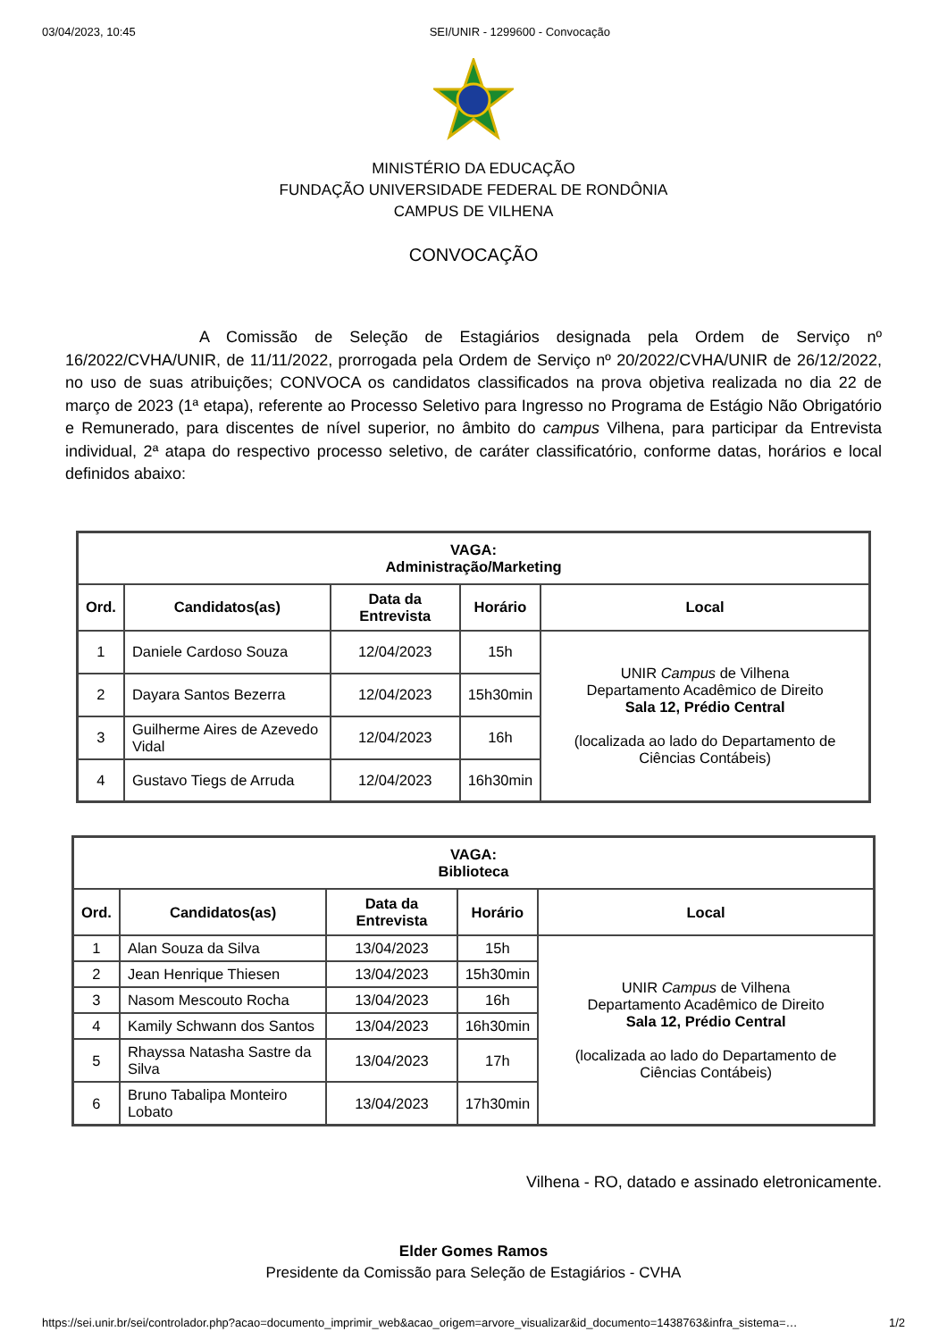03/04/2023, 10:45 SEI/UNIR - 1299600 - Convocação
MINISTÉRIO DA EDUCAÇÃO
FUNDAÇÃO UNIVERSIDADE FEDERAL DE RONDÔNIA
CAMPUS DE VILHENA
CONVOCAÇÃO
A Comissão de Seleção de Estagiários designada pela Ordem de Serviço nº 16/2022/CVHA/UNIR, de 11/11/2022, prorrogada pela Ordem de Serviço nº 20/2022/CVHA/UNIR de 26/12/2022, no uso de suas atribuições; CONVOCA os candidatos classificados na prova objetiva realizada no dia 22 de março de 2023 (1ª etapa), referente ao Processo Seletivo para Ingresso no Programa de Estágio Não Obrigatório e Remunerado, para discentes de nível superior, no âmbito do campus Vilhena, para participar da Entrevista individual, 2ª atapa do respectivo processo seletivo, de caráter classificatório, conforme datas, horários e local definidos abaixo:
| VAGA: Administração/Marketing | | | | |
| --- | --- | --- | --- | --- |
| Ord. | Candidatos(as) | Data da Entrevista | Horário | Local |
| 1 | Daniele Cardoso Souza | 12/04/2023 | 15h | UNIR Campus de Vilhena Departamento Acadêmico de Direito Sala 12, Prédio Central (localizada ao lado do Departamento de Ciências Contábeis) |
| 2 | Dayara Santos Bezerra | 12/04/2023 | 15h30min | |
| 3 | Guilherme Aires de Azevedo Vidal | 12/04/2023 | 16h | |
| 4 | Gustavo Tiegs de Arruda | 12/04/2023 | 16h30min | |
| VAGA: Biblioteca | | | | |
| --- | --- | --- | --- | --- |
| Ord. | Candidatos(as) | Data da Entrevista | Horário | Local |
| 1 | Alan Souza da Silva | 13/04/2023 | 15h | UNIR Campus de Vilhena Departamento Acadêmico de Direito Sala 12, Prédio Central (localizada ao lado do Departamento de Ciências Contábeis) |
| 2 | Jean Henrique Thiesen | 13/04/2023 | 15h30min | |
| 3 | Nasom Mescouto Rocha | 13/04/2023 | 16h | |
| 4 | Kamily Schwann dos Santos | 13/04/2023 | 16h30min | |
| 5 | Rhayssa Natasha Sastre da Silva | 13/04/2023 | 17h | |
| 6 | Bruno Tabalipa Monteiro Lobato | 13/04/2023 | 17h30min | |
Vilhena - RO, datado e assinado eletronicamente.
Elder Gomes Ramos
Presidente da Comissão para Seleção de Estagiários - CVHA
https://sei.unir.br/sei/controlador.php?acao=documento_imprimir_web&acao_origem=arvore_visualizar&id_documento=1438763&infra_sistema=… 1/2